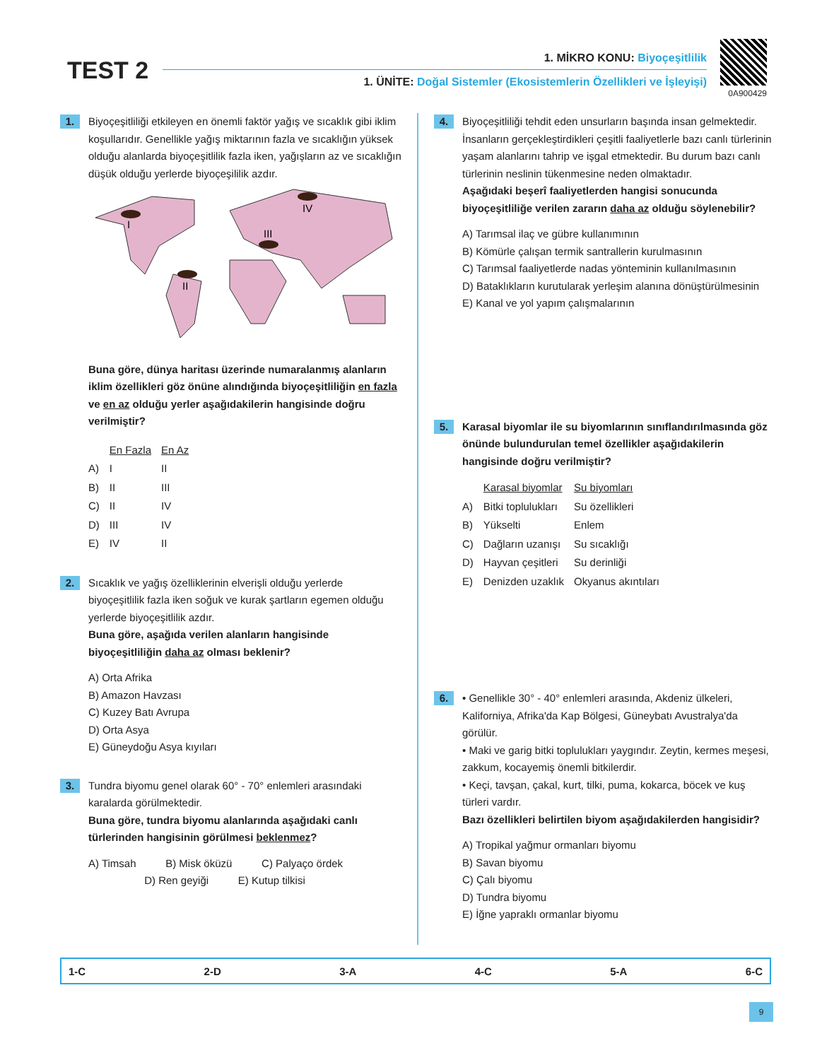TEST 2 1. MİKRO KONU: Biyoçeşitlilik
1. ÜNİTE: Doğal Sistemler (Ekosistemlerin Özellikleri ve İşleyişi)
0A900429
1.
Biyoçeşitliliği etkileyen en önemli faktör yağış ve sıcaklık gibi iklim koşullarıdır. Genellikle yağış miktarının fazla ve sıcaklığın yüksek olduğu alanlarda biyoçeşitlilik fazla iken, yağışların az ve sıcaklığın düşük olduğu yerlerde biyoçeşililik azdır.
I
II
III
IV
Buna göre, dünya haritası üzerinde numaralanmış alanların iklim özellikleri göz önüne alındığında biyoçeşitliliğin en fazla ve en az olduğu yerler aşağıdakilerin hangisinde doğru verilmiştir?
| | En Fazla | En Az |
| --- | --- | --- |
| A) | I | II |
| B) | II | III |
| C) | II | IV |
| D) | III | IV |
| E) | IV | II |
2.
Sıcaklık ve yağış özelliklerinin elverişli olduğu yerlerde biyoçeşitlilik fazla iken soğuk ve kurak şartların egemen olduğu yerlerde biyoçeşitlilik azdır.
Buna göre, aşağıda verilen alanların hangisinde biyoçeşitliliğin daha az olması beklenir?
A) Orta Afrika
B) Amazon Havzası
C) Kuzey Batı Avrupa
D) Orta Asya
E) Güneydoğu Asya kıyıları
3.
Tundra biyomu genel olarak 60° - 70° enlemleri arasındaki karalarda görülmektedir.
Buna göre, tundra biyomu alanlarında aşağıdaki canlı türlerinden hangisinin görülmesi beklenmez?
A) Timsah B) Misk öküzü C) Palyaço ördek
D) Ren geyiği E) Kutup tilkisi
4.
Biyoçeşitliliği tehdit eden unsurların başında insan gelmektedir. İnsanların gerçekleştirdikleri çeşitli faaliyetlerle bazı canlı türlerinin yaşam alanlarını tahrip ve işgal etmektedir. Bu durum bazı canlı türlerinin neslinin tükenmesine neden olmaktadır.
Aşağıdaki beşerî faaliyetlerden hangisi sonucunda biyoçeşitliliğe verilen zararın daha az olduğu söylenebilir?
A) Tarımsal ilaç ve gübre kullanımının
B) Kömürle çalışan termik santrallerin kurulmasının
C) Tarımsal faaliyetlerde nadas yönteminin kullanılmasının
D) Bataklıkların kurutularak yerleşim alanına dönüştürülmesinin
E) Kanal ve yol yapım çalışmalarının
5.
Karasal biyomlar ile su biyomlarının sınıflandırılmasında göz önünde bulundurulan temel özellikler aşağıdakilerin hangisinde doğru verilmiştir?
| | Karasal biyomlar | Su biyomları |
| --- | --- | --- |
| A) | Bitki toplulukları | Su özellikleri |
| B) | Yükselti | Enlem |
| C) | Dağların uzanışı | Su sıcaklığı |
| D) | Hayvan çeşitleri | Su derinliği |
| E) | Denizden uzaklık | Okyanus akıntıları |
6.
• Genellikle 30° - 40° enlemleri arasında, Akdeniz ülkeleri, Kaliforniya, Afrika'da Kap Bölgesi, Güneybatı Avustralya'da görülür.
• Maki ve garig bitki toplulukları yaygındır. Zeytin, kermes meşesi, zakkum, kocayemiş önemli bitkilerdir.
• Keçi, tavşan, çakal, kurt, tilki, puma, kokarca, böcek ve kuş türleri vardır.
Bazı özellikleri belirtilen biyom aşağıdakilerden hangisidir?
A) Tropikal yağmur ormanları biyomu
B) Savan biyomu
C) Çalı biyomu
D) Tundra biyomu
E) İğne yapraklı ormanlar biyomu
1-C 2-D 3-A 4-C 5-A 6-C
9